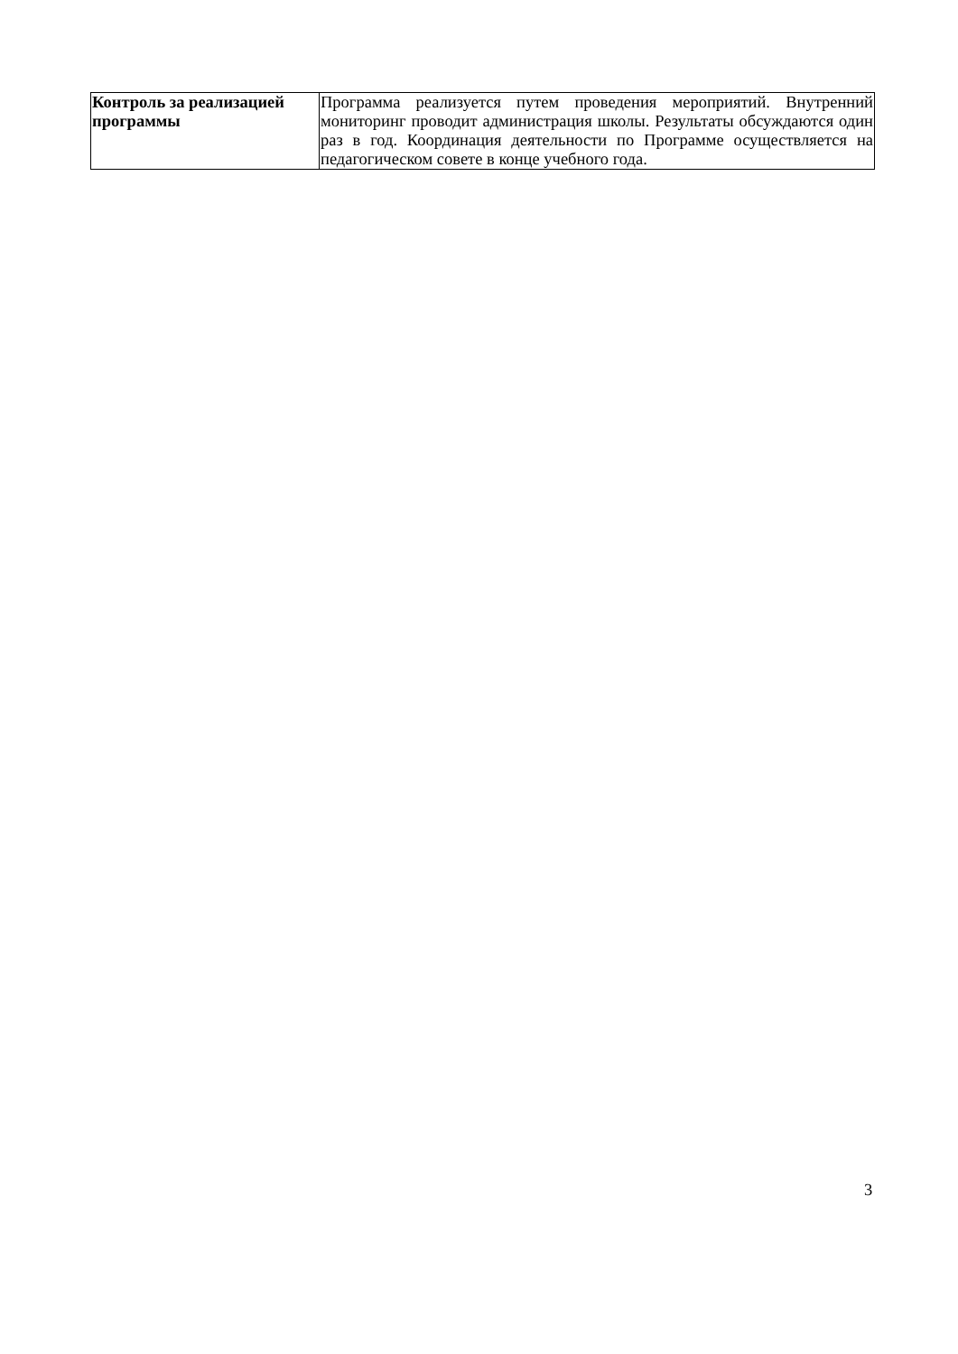| Контроль за реализацией программы | Программа реализуется путем проведения мероприятий. Внутренний мониторинг проводит администрация школы. Результаты обсуждаются один раз в год. Координация деятельности по Программе осуществляется на педагогическом совете в конце учебного года. |
3